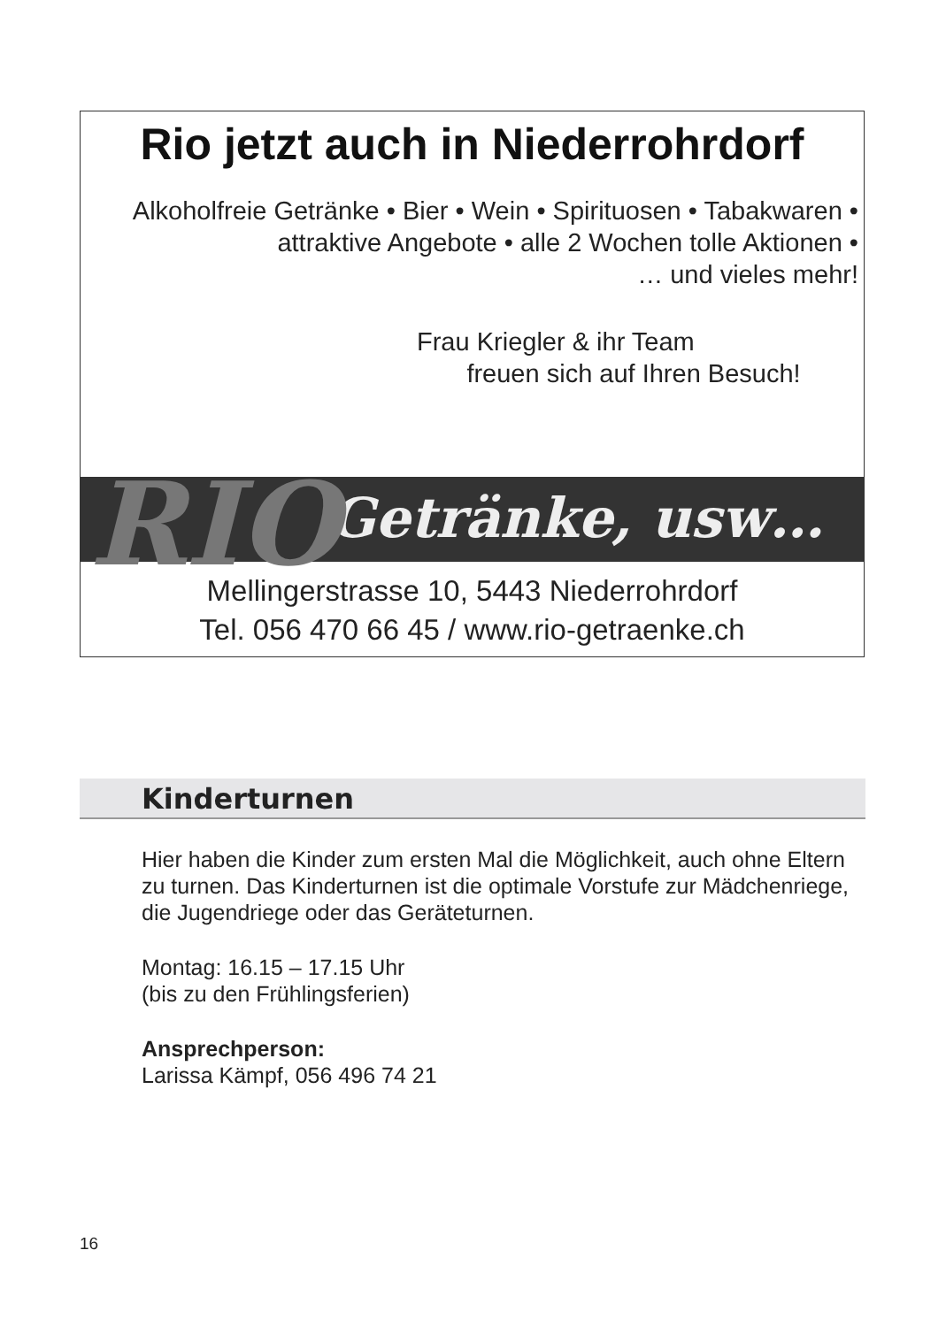Rio jetzt auch in Niederrohrdorf
Alkoholfreie Getränke • Bier • Wein • Spirituosen • Tabakwaren •
attraktive Angebote • alle 2 Wochen tolle Aktionen •
… und vieles mehr!
Frau Kriegler & ihr Team
freuen sich auf Ihren Besuch!
Getränke, usw… RIO
Mellingerstrasse 10, 5443 Niederrohrdorf
Tel. 056 470 66 45 / www.rio-getraenke.ch
Kinderturnen
Hier haben die Kinder zum ersten Mal die Möglichkeit, auch ohne Eltern zu turnen. Das Kinderturnen ist die optimale Vorstufe zur Mädchenriege, die Jugendriege oder das Geräteturnen.
Montag: 16.15 – 17.15 Uhr
(bis zu den Frühlingsferien)
Ansprechperson:
Larissa Kämpf, 056 496 74 21
16